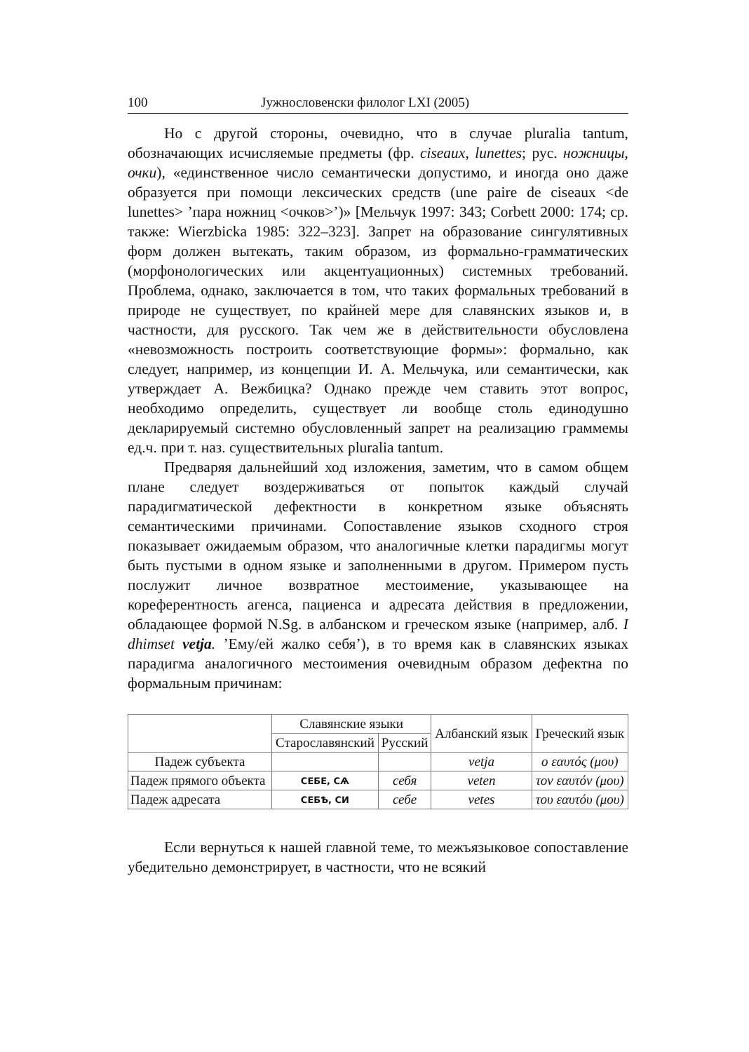100 Јужнословенски филолог LXI (2005)
Но с другой стороны, очевидно, что в случае pluralia tantum, обозначающих исчисляемые предметы (фр. ciseaux, lunettes; рус. ножницы, очки), «единственное число семантически допустимо, и иногда оно даже образуется при помощи лексических средств (une paire de ciseaux <de lunettes> ’пара ножниц <очков>’)» [Мельчук 1997: 343; Corbett 2000: 174; ср. также: Wierzbicka 1985: 322–323]. Запрет на образование сингулятивных форм должен вытекать, таким образом, из формально-грамматических (морфонологических или акцентуационных) системных требований. Проблема, однако, заключается в том, что таких формальных требований в природе не существует, по крайней мере для славянских языков и, в частности, для русского. Так чем же в действительности обусловлена «невозможность построить соответствующие формы»: формально, как следует, например, из концепции И. А. Мельчука, или семантически, как утверждает А. Вежбицка? Однако прежде чем ставить этот вопрос, необходимо определить, существует ли вообще столь единодушно декларируемый системно обусловленный запрет на реализацию граммемы ед.ч. при т. наз. существительных pluralia tantum.
Предваряя дальнейший ход изложения, заметим, что в самом общем плане следует воздерживаться от попыток каждый случай парадигматической дефектности в конкретном языке объяснять семантическими причинами. Сопоставление языков сходного строя показывает ожидаемым образом, что аналогичные клетки парадигмы могут быть пустыми в одном языке и заполненными в другом. Примером пусть послужит личное возвратное местоимение, указывающее на кореферентность агенса, пациенса и адресата действия в предложении, обладающее формой N.Sg. в албанском и греческом языке (например, алб. I dhimset vetja. ’Ему/ей жалко себя’), в то время как в славянских языках парадигма аналогичного местоимения очевидным образом дефектна по формальным причинам:
| | Славянские языки | | Албанский язык | Греческий язык |
| --- | --- | --- | --- | --- |
| | Старославянский | Русский | | |
| Падеж субъекта | | | vetja | ο εαυτός (μου) |
| Падеж прямого объекта | СЕБЕ, СѦ | себя | veten | τον εαυτόν (μου) |
| Падеж адресата | СЕБѢ, СИ | себе | vetes | του εαυτόυ (μου) |
Если вернуться к нашей главной теме, то межъязыковое сопоставление убедительно демонстрирует, в частности, что не всякий